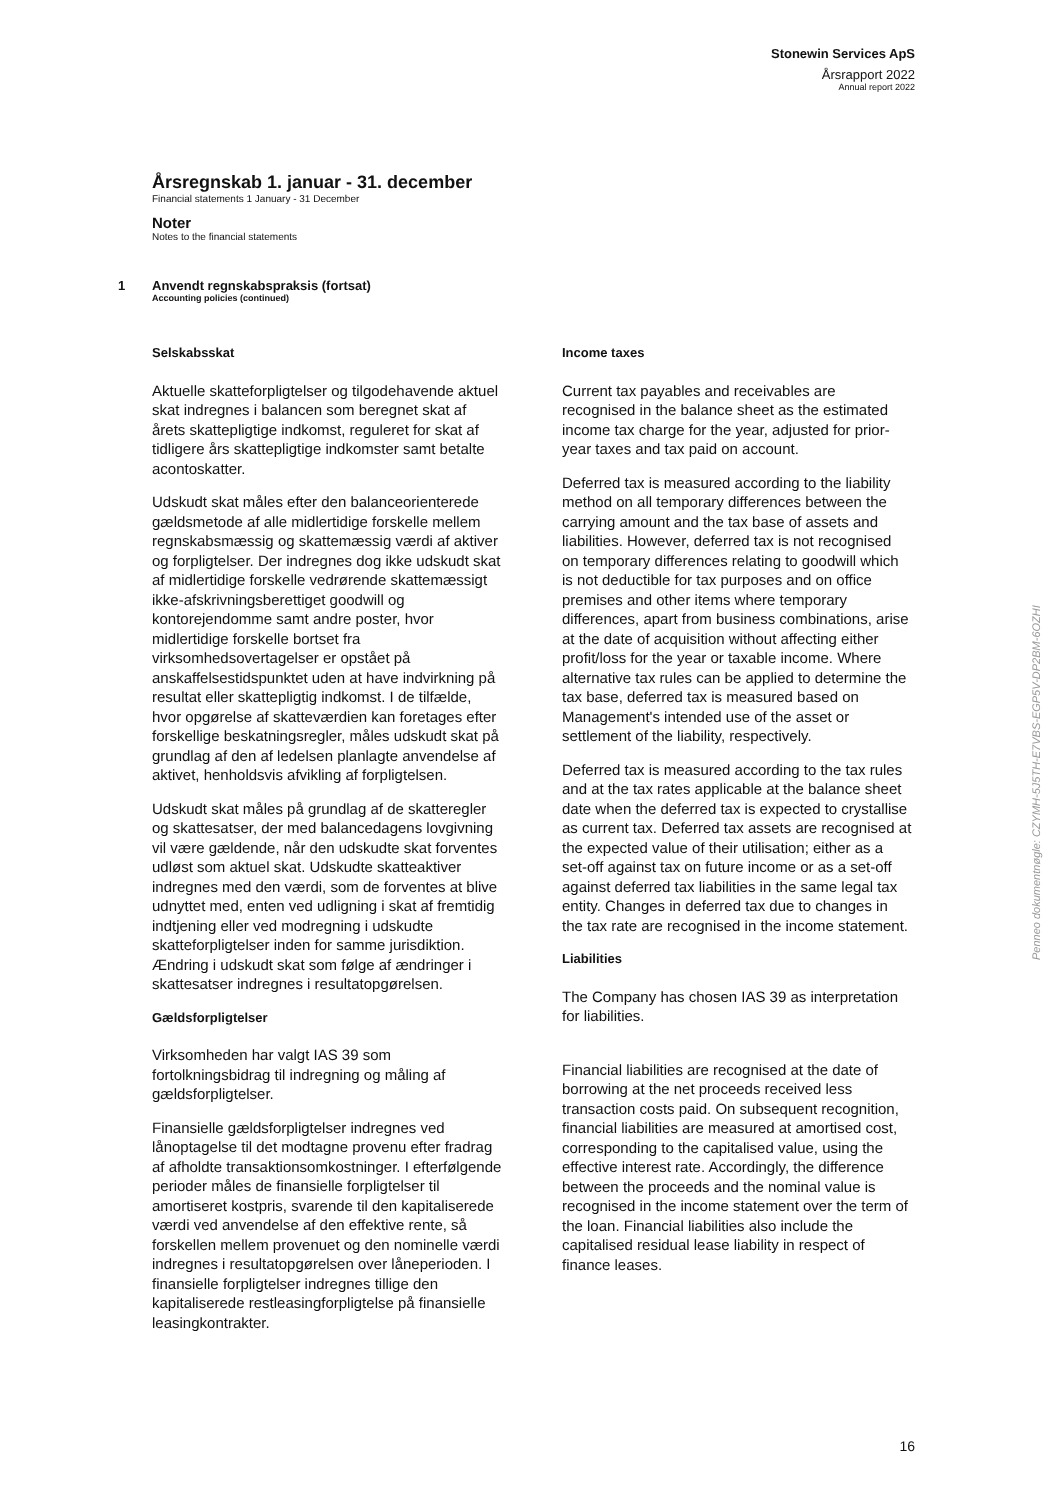Stonewin Services ApS
Årsrapport 2022
Annual report 2022
Årsregnskab 1. januar - 31. december
Financial statements 1 January - 31 December
Noter
Notes to the financial statements
1
Anvendt regnskabspraksis (fortsat)
Accounting policies (continued)
Selskabsskat
Aktuelle skatteforpligtelser og tilgodehavende aktuel skat indregnes i balancen som beregnet skat af årets skattepligtige indkomst, reguleret for skat af tidligere års skattepligtige indkomster samt betalte acontoskatter.
Udskudt skat måles efter den balanceorienterede gældsmetode af alle midlertidige forskelle mellem regnskabsmæssig og skattemæssig værdi af aktiver og forpligtelser. Der indregnes dog ikke udskudt skat af midlertidige forskelle vedrørende skattemæssigt ikke-afskrivningsberettiget goodwill og kontorejendomme samt andre poster, hvor midlertidige forskelle bortset fra virksomhedsovertagelser er opstået på anskaffelsestidspunktet uden at have indvirkning på resultat eller skattepligtig indkomst. I de tilfælde, hvor opgørelse af skatteværdien kan foretages efter forskellige beskatningsregler, måles udskudt skat på grundlag af den af ledelsen planlagte anvendelse af aktivet, henholdsvis afvikling af forpligtelsen.
Udskudt skat måles på grundlag af de skatteregler og skattesatser, der med balancedagens lovgivning vil være gældende, når den udskudte skat forventes udløst som aktuel skat. Udskudte skatteaktiver indregnes med den værdi, som de forventes at blive udnyttet med, enten ved udligning i skat af fremtidig indtjening eller ved modregning i udskudte skatteforpligtelser inden for samme jurisdiktion. Ændring i udskudt skat som følge af ændringer i skattesatser indregnes i resultatopgørelsen.
Gældsforpligtelser
Virksomheden har valgt IAS 39 som fortolkningsbidrag til indregning og måling af gældsforpligtelser.
Finansielle gældsforpligtelser indregnes ved lånoptagelse til det modtagne provenu efter fradrag af afholdte transaktionsomkostninger. I efterfølgende perioder måles de finansielle forpligtelser til amortiseret kostpris, svarende til den kapitaliserede værdi ved anvendelse af den effektive rente, så forskellen mellem provenuet og den nominelle værdi indregnes i resultatopgørelsen over låneperioden. I finansielle forpligtelser indregnes tillige den kapitaliserede restleasingforpligtelse på finansielle leasingkontrakter.
Income taxes
Current tax payables and receivables are recognised in the balance sheet as the estimated income tax charge for the year, adjusted for prior-year taxes and tax paid on account.
Deferred tax is measured according to the liability method on all temporary differences between the carrying amount and the tax base of assets and liabilities. However, deferred tax is not recognised on temporary differences relating to goodwill which is not deductible for tax purposes and on office premises and other items where temporary differences, apart from business combinations, arise at the date of acquisition without affecting either profit/loss for the year or taxable income. Where alternative tax rules can be applied to determine the tax base, deferred tax is measured based on Management's intended use of the asset or settlement of the liability, respectively.
Deferred tax is measured according to the tax rules and at the tax rates applicable at the balance sheet date when the deferred tax is expected to crystallise as current tax. Deferred tax assets are recognised at the expected value of their utilisation; either as a set-off against tax on future income or as a set-off against deferred tax liabilities in the same legal tax entity. Changes in deferred tax due to changes in the tax rate are recognised in the income statement.
Liabilities
The Company has chosen IAS 39 as interpretation for liabilities.
Financial liabilities are recognised at the date of borrowing at the net proceeds received less transaction costs paid. On subsequent recognition, financial liabilities are measured at amortised cost, corresponding to the capitalised value, using the effective interest rate. Accordingly, the difference between the proceeds and the nominal value is recognised in the income statement over the term of the loan. Financial liabilities also include the capitalised residual lease liability in respect of finance leases.
16
Penneo dokumentnøgle: CZYMH-5J5TH-E7VBS-EGP5V-DP2BM-6OZHI